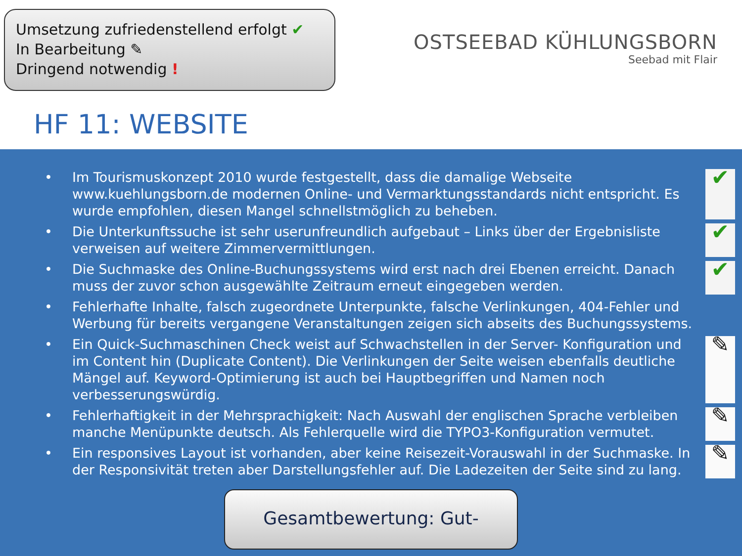Umsetzung zufriedenstellend erfolgt ✔
In Bearbeitung ✎
Dringend notwendig !
OSTSEEBAD KÜHLUNGSBORN
Seebad mit Flair
HF 11: WEBSITE
• Im Tourismuskonzept 2010 wurde festgestellt, dass die damalige Webseite www.kuehlungsborn.de modernen Online- und Vermarktungsstandards nicht entspricht. Es wurde empfohlen, diesen Mangel schnellstmöglich zu beheben. ✔
• Die Unterkunftssuche ist sehr userunfreundlich aufgebaut – Links über der Ergebnisliste verweisen auf weitere Zimmervermittlungen. ✔
• Die Suchmaske des Online-Buchungssystems wird erst nach drei Ebenen erreicht. Danach muss der zuvor schon ausgewählte Zeitraum erneut eingegeben werden. ✔
• Fehlerhafte Inhalte, falsch zugeordnete Unterpunkte, falsche Verlinkungen, 404-Fehler und Werbung für bereits vergangene Veranstaltungen zeigen sich abseits des Buchungssystems.
• Ein Quick-Suchmaschinen Check weist auf Schwachstellen in der Server- Konfiguration und im Content hin (Duplicate Content). Die Verlinkungen der Seite weisen ebenfalls deutliche Mängel auf. Keyword-Optimierung ist auch bei Hauptbegriffen und Namen noch verbesserungswürdig. ✎
• Fehlerhaftigkeit in der Mehrsprachigkeit: Nach Auswahl der englischen Sprache verbleiben manche Menüpunkte deutsch. Als Fehlerquelle wird die TYPO3-Konfiguration vermutet. ✎
• Ein responsives Layout ist vorhanden, aber keine Reisezeit-Vorauswahl in der Suchmaske. In der Responsivität treten aber Darstellungsfehler auf. Die Ladezeiten der Seite sind zu lang. ✎
Gesamtbewertung: Gut-